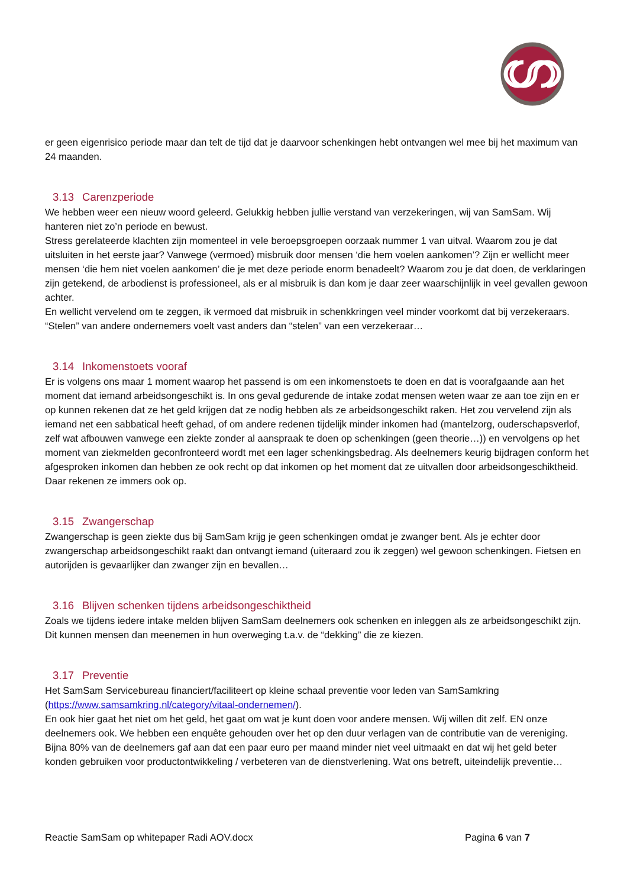er geen eigenrisico periode maar dan telt de tijd dat je daarvoor schenkingen hebt ontvangen wel mee bij het maximum van 24 maanden.
3.13 Carenzperiode
We hebben weer een nieuw woord geleerd. Gelukkig hebben jullie verstand van verzekeringen, wij van SamSam. Wij hanteren niet zo’n periode en bewust.
Stress gerelateerde klachten zijn momenteel in vele beroepsgroepen oorzaak nummer 1 van uitval. Waarom zou je dat uitsluiten in het eerste jaar? Vanwege (vermoed) misbruik door mensen ‘die hem voelen aankomen’? Zijn er wellicht meer mensen ‘die hem niet voelen aankomen’ die je met deze periode enorm benadeelt? Waarom zou je dat doen, de verklaringen zijn getekend, de arbodienst is professioneel, als er al misbruik is dan kom je daar zeer waarschijnlijk in veel gevallen gewoon achter.
En wellicht vervelend om te zeggen, ik vermoed dat misbruik in schenkkringen veel minder voorkomt dat bij verzekeraars. “Stelen” van andere ondernemers voelt vast anders dan “stelen” van een verzekeraar…
3.14 Inkomenstoets vooraf
Er is volgens ons maar 1 moment waarop het passend is om een inkomenstoets te doen en dat is voorafgaande aan het moment dat iemand arbeidsongeschikt is. In ons geval gedurende de intake zodat mensen weten waar ze aan toe zijn en er op kunnen rekenen dat ze het geld krijgen dat ze nodig hebben als ze arbeidsongeschikt raken. Het zou vervelend zijn als iemand net een sabbatical heeft gehad, of om andere redenen tijdelijk minder inkomen had (mantelzorg, ouderschapsverlof, zelf wat afbouwen vanwege een ziekte zonder al aanspraak te doen op schenkingen (geen theorie…)) en vervolgens op het moment van ziekmelden geconfronteerd wordt met een lager schenkingsbedrag. Als deelnemers keurig bijdragen conform het afgesproken inkomen dan hebben ze ook recht op dat inkomen op het moment dat ze uitvallen door arbeidsongeschiktheid. Daar rekenen ze immers ook op.
3.15 Zwangerschap
Zwangerschap is geen ziekte dus bij SamSam krijg je geen schenkingen omdat je zwanger bent. Als je echter door zwangerschap arbeidsongeschikt raakt dan ontvangt iemand (uiteraard zou ik zeggen) wel gewoon schenkingen. Fietsen en autorijden is gevaarlijker dan zwanger zijn en bevallen…
3.16 Blijven schenken tijdens arbeidsongeschiktheid
Zoals we tijdens iedere intake melden blijven SamSam deelnemers ook schenken en inleggen als ze arbeidsongeschikt zijn. Dit kunnen mensen dan meenemen in hun overweging t.a.v. de “dekking” die ze kiezen.
3.17 Preventie
Het SamSam Servicebureau financiert/faciliteert op kleine schaal preventie voor leden van SamSamkring (https://www.samsamkring.nl/category/vitaal-ondernemen/).
En ook hier gaat het niet om het geld, het gaat om wat je kunt doen voor andere mensen. Wij willen dit zelf. EN onze deelnemers ook. We hebben een enquête gehouden over het op den duur verlagen van de contributie van de vereniging. Bijna 80% van de deelnemers gaf aan dat een paar euro per maand minder niet veel uitmaakt en dat wij het geld beter konden gebruiken voor productontwikkeling / verbeteren van de dienstverlening. Wat ons betreft, uiteindelijk preventie…
Reactie SamSam op whitepaper Radi AOV.docx Pagina 6 van 7